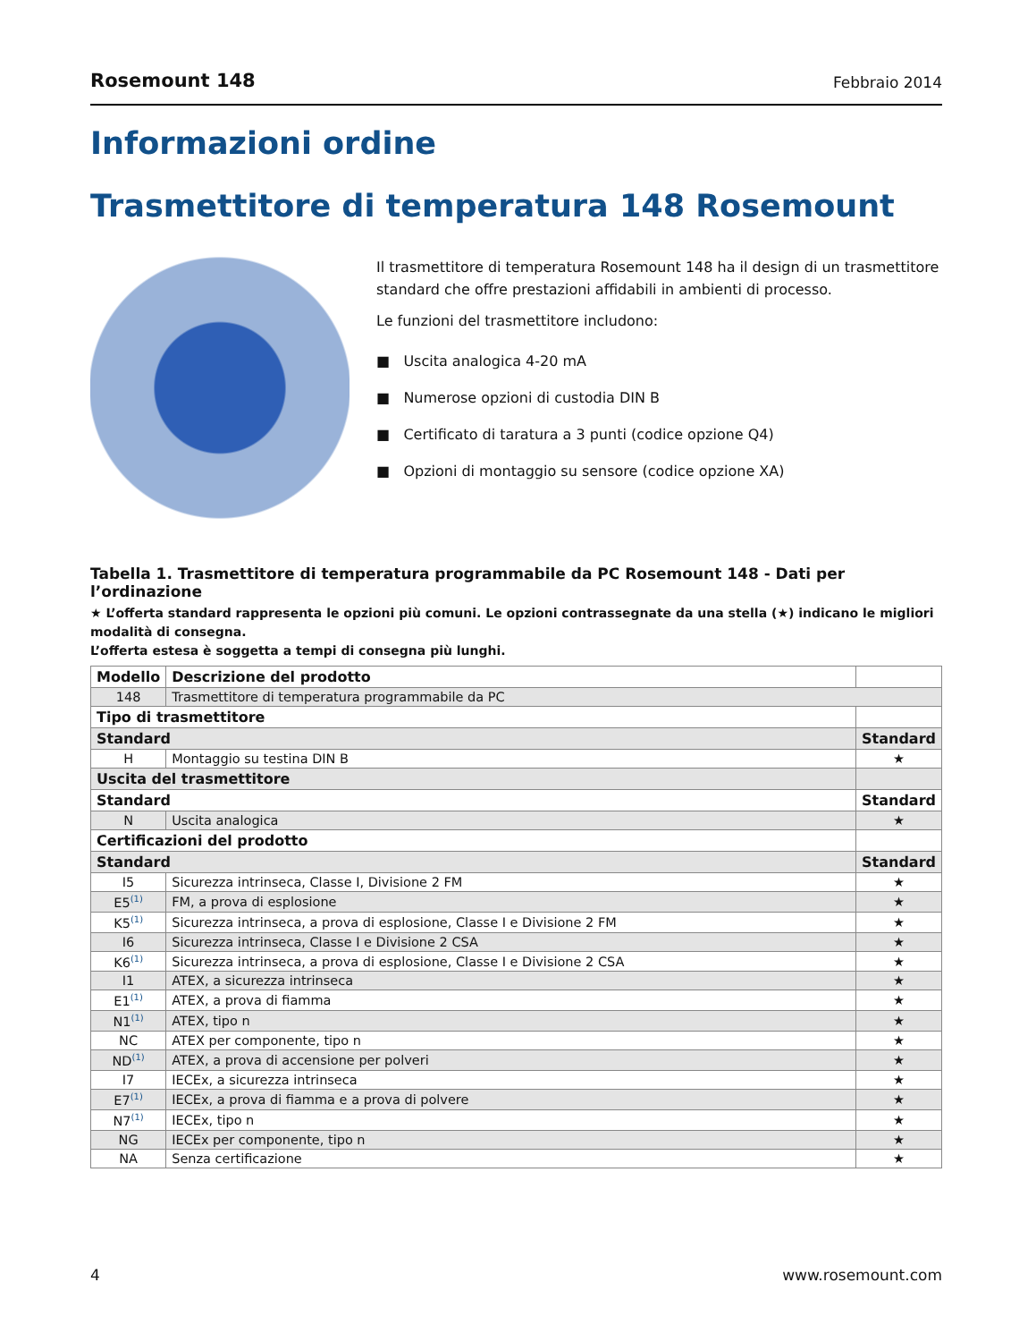Rosemount 148 Febbraio 2014
Informazioni ordine
Trasmettitore di temperatura 148 Rosemount
Il trasmettitore di temperatura Rosemount 148 ha il design di un trasmettitore standard che offre prestazioni affidabili in ambienti di processo.
Le funzioni del trasmettitore includono:
■ Uscita analogica 4-20 mA
■ Numerose opzioni di custodia DIN B
■ Certificato di taratura a 3 punti (codice opzione Q4)
■ Opzioni di montaggio su sensore (codice opzione XA)
Tabella 1. Trasmettitore di temperatura programmabile da PC Rosemount 148 - Dati per l’ordinazione
★ L’offerta standard rappresenta le opzioni più comuni. Le opzioni contrassegnate da una stella (★) indicano le migliori modalità di consegna.
L’offerta estesa è soggetta a tempi di consegna più lunghi.
| Modello | Descrizione del prodotto | |
| --- | --- | --- |
| 148 | Trasmettitore di temperatura programmabile da PC | |
| Tipo di trasmettitore | | |
| Standard | | Standard |
| H | Montaggio su testina DIN B | ★ |
| Uscita del trasmettitore | | |
| Standard | | Standard |
| N | Uscita analogica | ★ |
| Certificazioni del prodotto | | |
| Standard | | Standard |
| I5 | Sicurezza intrinseca, Classe I, Divisione 2 FM | ★ |
| E5<sup>(1)</sup> | FM, a prova di esplosione | ★ |
| K5<sup>(1)</sup> | Sicurezza intrinseca, a prova di esplosione, Classe I e Divisione 2 FM | ★ |
| I6 | Sicurezza intrinseca, Classe I e Divisione 2 CSA | ★ |
| K6<sup>(1)</sup> | Sicurezza intrinseca, a prova di esplosione, Classe I e Divisione 2 CSA | ★ |
| I1 | ATEX, a sicurezza intrinseca | ★ |
| E1<sup>(1)</sup> | ATEX, a prova di fiamma | ★ |
| N1<sup>(1)</sup> | ATEX, tipo n | ★ |
| NC | ATEX per componente, tipo n | ★ |
| ND<sup>(1)</sup> | ATEX, a prova di accensione per polveri | ★ |
| I7 | IECEx, a sicurezza intrinseca | ★ |
| E7<sup>(1)</sup> | IECEx, a prova di fiamma e a prova di polvere | ★ |
| N7<sup>(1)</sup> | IECEx, tipo n | ★ |
| NG | IECEx per componente, tipo n | ★ |
| NA | Senza certificazione | ★ |
4 www.rosemount.com